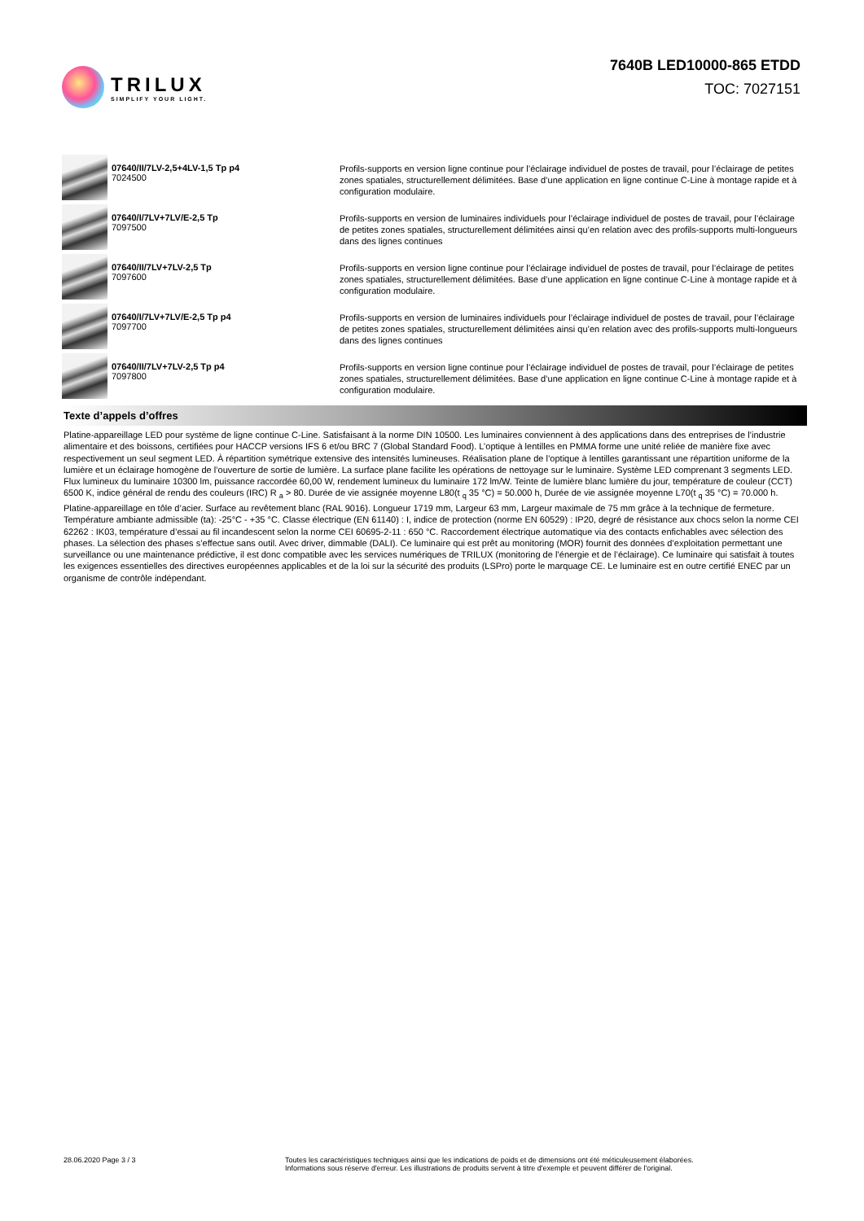TRILUX
SIMPLIFY YOUR LIGHT.
7640B LED10000-865 ETDD
TOC: 7027151
07640/II/7LV-2,5+4LV-1,5 Tp p4
7024500
Profils-supports en version ligne continue pour l’éclairage individuel de postes de travail, pour l’éclairage de petites zones spatiales, structurellement délimitées. Base d’une application en ligne continue C-Line à montage rapide et à configuration modulaire.
07640/I/7LV+7LV/E-2,5 Tp
7097500
Profils-supports en version de luminaires individuels pour l’éclairage individuel de postes de travail, pour l’éclairage de petites zones spatiales, structurellement délimitées ainsi qu’en relation avec des profils-supports multi-longueurs dans des lignes continues
07640/II/7LV+7LV-2,5 Tp
7097600
Profils-supports en version ligne continue pour l’éclairage individuel de postes de travail, pour l’éclairage de petites zones spatiales, structurellement délimitées. Base d’une application en ligne continue C-Line à montage rapide et à configuration modulaire.
07640/I/7LV+7LV/E-2,5 Tp p4
7097700
Profils-supports en version de luminaires individuels pour l’éclairage individuel de postes de travail, pour l’éclairage de petites zones spatiales, structurellement délimitées ainsi qu’en relation avec des profils-supports multi-longueurs dans des lignes continues
07640/II/7LV+7LV-2,5 Tp p4
7097800
Profils-supports en version ligne continue pour l’éclairage individuel de postes de travail, pour l’éclairage de petites zones spatiales, structurellement délimitées. Base d’une application en ligne continue C-Line à montage rapide et à configuration modulaire.
Texte d’appels d’offres
Platine-appareillage LED pour système de ligne continue C-Line. Satisfaisant à la norme DIN 10500. Les luminaires conviennent à des applications dans des entreprises de l’industrie alimentaire et des boissons, certifiées pour HACCP versions IFS 6 et/ou BRC 7 (Global Standard Food). L’optique à lentilles en PMMA forme une unité reliée de manière fixe avec respectivement un seul segment LED. À répartition symétrique extensive des intensités lumineuses. Réalisation plane de l’optique à lentilles garantissant une répartition uniforme de la lumière et un éclairage homogène de l’ouverture de sortie de lumière. La surface plane facilite les opérations de nettoyage sur le luminaire. Système LED comprenant 3 segments LED. Flux lumineux du luminaire 10300 lm, puissance raccordée 60,00 W, rendement lumineux du luminaire 172 lm/W. Teinte de lumière blanc lumière du jour, température de couleur (CCT) 6500 K, indice général de rendu des couleurs (IRC) R <sub>a</sub> > 80. Durée de vie assignée moyenne L80(t <sub>q</sub> 35 °C) = 50.000 h, Durée de vie assignée moyenne L70(t <sub>q</sub> 35 °C) = 70.000 h. Platine-appareillage en tôle d’acier. Surface au revêtement blanc (RAL 9016). Longueur 1719 mm, Largeur 63 mm, Largeur maximale de 75 mm grâce à la technique de fermeture. Température ambiante admissible (ta): -25°C - +35 °C. Classe électrique (EN 61140) : I, indice de protection (norme EN 60529) : IP20, degré de résistance aux chocs selon la norme CEI 62262 : IK03, température d’essai au fil incandescent selon la norme CEI 60695-2-11 : 650 °C. Raccordement électrique automatique via des contacts enfichables avec sélection des phases. La sélection des phases s’effectue sans outil. Avec driver, dimmable (DALI). Ce luminaire qui est prêt au monitoring (MOR) fournit des données d’exploitation permettant une surveillance ou une maintenance prédictive, il est donc compatible avec les services numériques de TRILUX (monitoring de l’énergie et de l’éclairage). Ce luminaire qui satisfait à toutes les exigences essentielles des directives européennes applicables et de la loi sur la sécurité des produits (LSPro) porte le marquage CE. Le luminaire est en outre certifié ENEC par un organisme de contrôle indépendant.
28.06.2020 Page 3 / 3 Toutes les caractéristiques techniques ainsi que les indications de poids et de dimensions ont été méticuleusement élaborées.
Informations sous réserve d'erreur. Les illustrations de produits servent à titre d'exemple et peuvent différer de l'original.